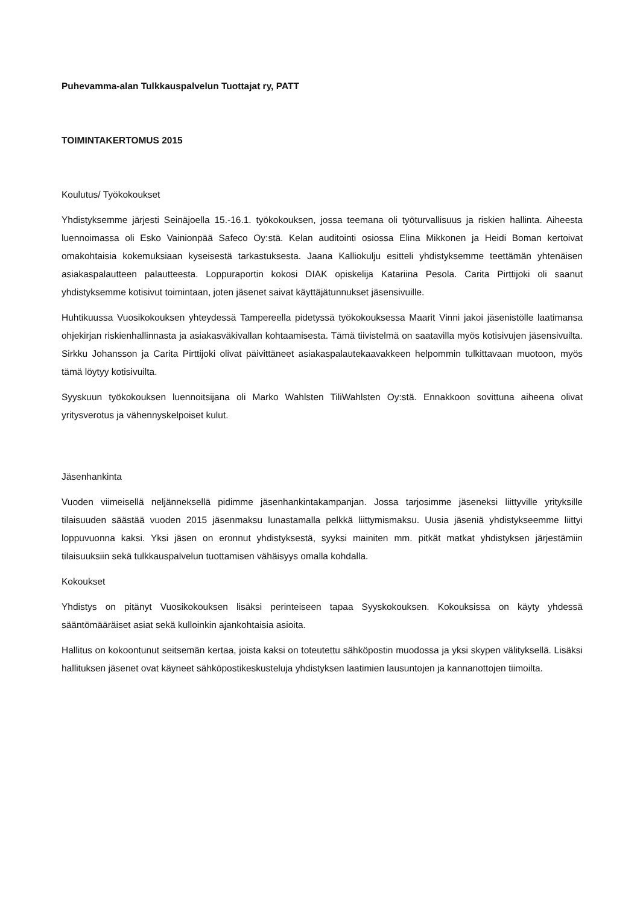Puhevamma-alan Tulkkauspalvelun Tuottajat ry, PATT
TOIMINTAKERTOMUS 2015
Koulutus/ Työkokoukset
Yhdistyksemme järjesti Seinäjoella 15.-16.1. työkokouksen, jossa teemana oli työturvallisuus ja riskien hallinta. Aiheesta luennoimassa oli Esko Vainionpää Safeco Oy:stä. Kelan auditointi osiossa Elina Mikkonen ja Heidi Boman kertoivat omakohtaisia kokemuksiaan kyseisestä tarkastuksesta. Jaana Kalliokulju esitteli yhdistyksemme teettämän yhtenäisen asiakaspalautteen palautteesta. Loppuraportin kokosi DIAK opiskelija Katariina Pesola. Carita Pirttijoki oli saanut yhdistyksemme kotisivut toimintaan, joten jäsenet saivat käyttäjätunnukset jäsensivuille.
Huhtikuussa Vuosikokouksen yhteydessä Tampereella pidetyssä työkokouksessa Maarit Vinni jakoi jäsenistölle laatimansa ohjekirjan riskienhallinnasta ja asiakasväkivallan kohtaamisesta. Tämä tiivistelmä on saatavilla myös kotisivujen jäsensivuilta. Sirkku Johansson ja Carita Pirttijoki olivat päivittäneet asiakaspalautekaavakkeen helpommin tulkittavaan muotoon, myös tämä löytyy kotisivuilta.
Syyskuun työkokouksen luennoitsijana oli Marko Wahlsten TiliWahlsten Oy:stä. Ennakkoon sovittuna aiheena olivat yritysverotus ja vähennyskelpoiset kulut.
Jäsenhankinta
Vuoden viimeisellä neljänneksellä pidimme jäsenhankintakampanjan. Jossa tarjosimme jäseneksi liittyville yrityksille tilaisuuden säästää vuoden 2015 jäsenmaksu lunastamalla pelkkä liittymismaksu. Uusia jäseniä yhdistykseemme liittyi loppuvuonna kaksi. Yksi jäsen on eronnut yhdistyksestä, syyksi mainiten mm. pitkät matkat yhdistyksen järjestämiin tilaisuuksiin sekä tulkkauspalvelun tuottamisen vähäisyys omalla kohdalla.
Kokoukset
Yhdistys on pitänyt Vuosikokouksen lisäksi perinteiseen tapaa Syyskokouksen. Kokouksissa on käyty yhdessä sääntömääräiset asiat sekä kulloinkin ajankohtaisia asioita.
Hallitus on kokoontunut seitsemän kertaa, joista kaksi on toteutettu sähköpostin muodossa ja yksi skypen välityksellä. Lisäksi hallituksen jäsenet ovat käyneet sähköpostikeskusteluja yhdistyksen laatimien lausuntojen ja kannanottojen tiimoilta.